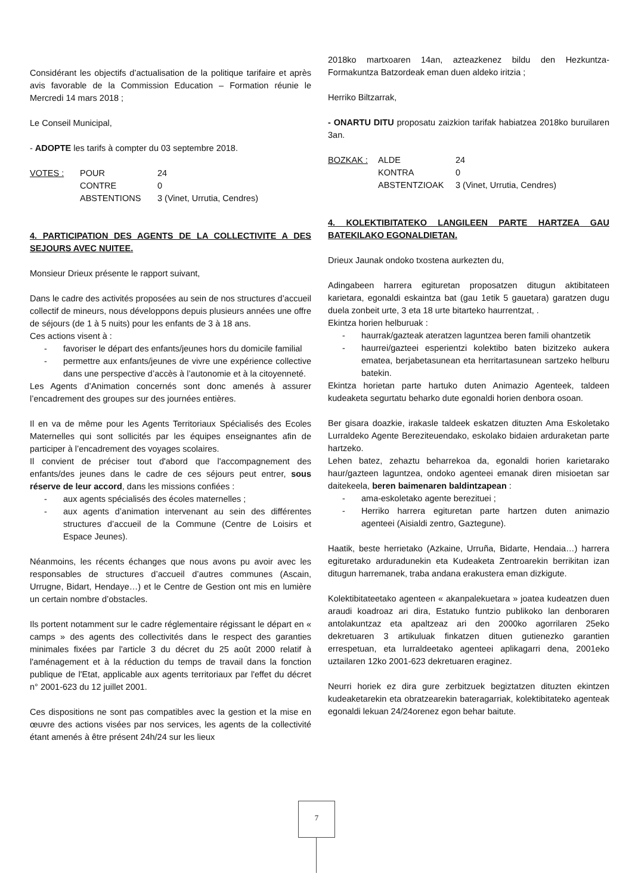Considérant les objectifs d’actualisation de la politique tarifaire et après avis favorable de la Commission Education – Formation réunie le Mercredi 14 mars 2018 ;
Le Conseil Municipal,
- ADOPTE les tarifs à compter du 03 septembre 2018.
VOTES : POUR 24 CONTRE 0 ABSTENTIONS 3 (Vinet, Urrutia, Cendres)
4. PARTICIPATION DES AGENTS DE LA COLLECTIVITE A DES SEJOURS AVEC NUITEE.
Monsieur Drieux présente le rapport suivant,
Dans le cadre des activités proposées au sein de nos structures d’accueil collectif de mineurs, nous développons depuis plusieurs années une offre de séjours (de 1 à 5 nuits) pour les enfants de 3 à 18 ans.
Ces actions visent à :
- favoriser le départ des enfants/jeunes hors du domicile familial
- permettre aux enfants/jeunes de vivre une expérience collective dans une perspective d’accès à l’autonomie et à la citoyenneté.
Les Agents d’Animation concernés sont donc amenés à assurer l’encadrement des groupes sur des journées entières.
Il en va de même pour les Agents Territoriaux Spécialisés des Ecoles Maternelles qui sont sollicités par les équipes enseignantes afin de participer à l’encadrement des voyages scolaires.
Il convient de préciser tout d'abord que l'accompagnement des enfants/des jeunes dans le cadre de ces séjours peut entrer, sous réserve de leur accord, dans les missions confiées :
- aux agents spécialisés des écoles maternelles ;
- aux agents d’animation intervenant au sein des différentes structures d’accueil de la Commune (Centre de Loisirs et Espace Jeunes).
Néanmoins, les récents échanges que nous avons pu avoir avec les responsables de structures d’accueil d’autres communes (Ascain, Urrugne, Bidart, Hendaye…) et le Centre de Gestion ont mis en lumière un certain nombre d’obstacles.
Ils portent notamment sur le cadre réglementaire régissant le départ en « camps » des agents des collectivités dans le respect des garanties minimales fixées par l'article 3 du décret du 25 août 2000 relatif à l'aménagement et à la réduction du temps de travail dans la fonction publique de l'Etat, applicable aux agents territoriaux par l'effet du décret n° 2001-623 du 12 juillet 2001.
Ces dispositions ne sont pas compatibles avec la gestion et la mise en œuvre des actions visées par nos services, les agents de la collectivité étant amenés à être présent 24h/24 sur les lieux
2018ko martxoaren 14an, azteazkenez bildu den Hezkuntza-Formakuntza Batzordeak eman duen aldeko iritzia ;
Herriko Biltzarrak,
- ONARTU DITU proposatu zaizkion tarifak habiatzea 2018ko buruilaren 3an.
BOZKAK : ALDE 24 KONTRA 0 ABSTENTZIOAK 3 (Vinet, Urrutia, Cendres)
4. KOLEKTIBITATEKO LANGILEEN PARTE HARTZEA GAU BATEKILAKO EGONALDIETAN.
Drieux Jaunak ondoko txostena aurkezten du,
Adingabeen harrera egituretan proposatzen ditugun aktibitateen karietara, egonaldi eskaintza bat (gau 1etik 5 gauetara) garatzen dugu duela zonbeit urte, 3 eta 18 urte bitarteko haurrentzat, .
Ekintza horien helburuak :
- haurrak/gazteak ateratzen laguntzea beren famili ohantzetik
- haurrei/gazteei esperientzi kolektibo baten bizitzeko aukera ematea, berjabetasunean eta herritartasunean sartzeko helburu batekin.
Ekintza horietan parte hartuko duten Animazio Agenteek, taldeen kudeaketa segurtatu beharko dute egonaldi horien denbora osoan.
Ber gisara doazkie, irakasle taldeek eskatzen dituzten Ama Eskoletako Lurraldeko Agente Bereziteuendako, eskolako bidaien arduraketan parte hartzeko.
Lehen batez, zehaztu beharrekoa da, egonaldi horien karietarako haur/gazteen laguntzea, ondoko agenteei emanak diren misioetan sar daitekeela, beren baimenaren baldintzapean :
- ama-eskoletako agente berezituei ;
- Herriko harrera egituretan parte hartzen duten animazio agenteei (Aisialdi zentro, Gaztegune).
Haatik, beste herrietako (Azkaine, Urruña, Bidarte, Hendaia…) harrera egituretako arduradunekin eta Kudeaketa Zentroarekin berrikitan izan ditugun harremanek, traba andana erakustera eman dizkigute.
Kolektibitateetako agenteen « akanpalekuetara » joatea kudeatzen duen araudi koadroaz ari dira, Estatuko funtzio publikoko lan denboraren antolakuntzaz eta apaltzeaz ari den 2000ko agorrilaren 25eko dekretuaren 3 artikuluak finkatzen dituen gutienezko garantien errespetuan, eta lurraldeetako agenteei aplikagarri dena, 2001eko uztailaren 12ko 2001-623 dekretuaren eraginez.
Neurri horiek ez dira gure zerbitzuek begiztatzen dituzten ekintzen kudeaketarekin eta obratzearekin bateragarriak, kolektibitateko agenteak egonaldi lekuan 24/24orenez egon behar baitute.
7